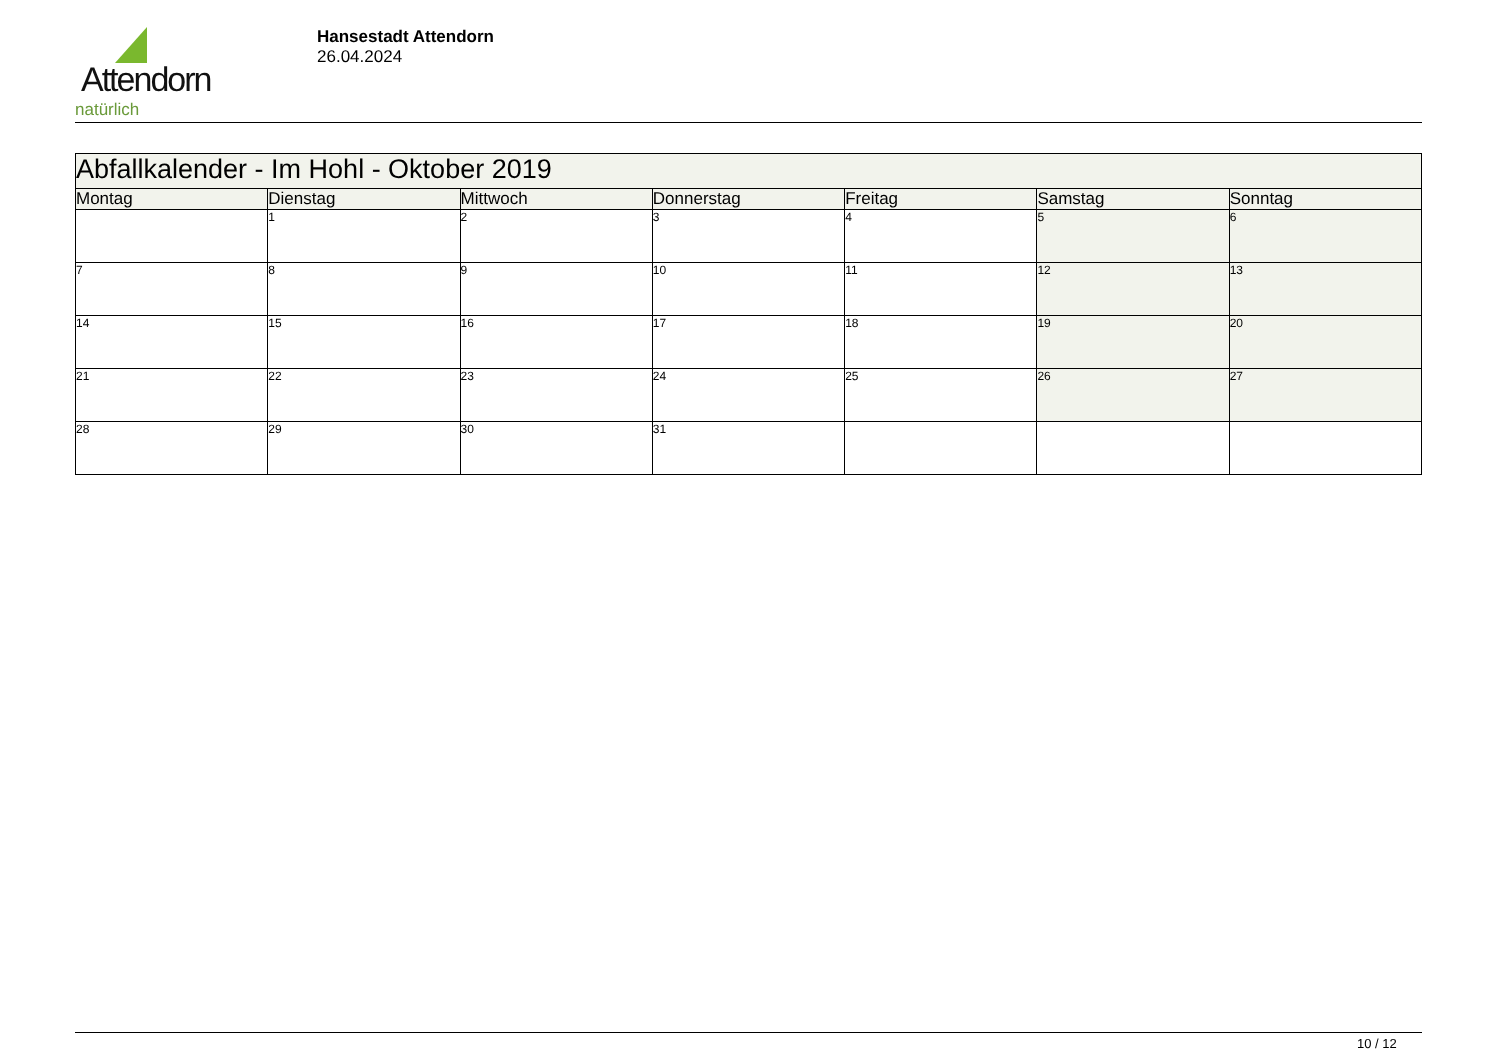Attendorn
natürlich
Hansestadt Attendorn
26.04.2024
| Abfallkalender - Im Hohl - Oktober 2019 | | | | | | |
| Montag | Dienstag | Mittwoch | Donnerstag | Freitag | Samstag | Sonntag |
| | 1 | 2 | 3 | 4 | 5 | 6 |
| 7 | 8 | 9 | 10 | 11 | 12 | 13 |
| 14 | 15 | 16 | 17 | 18 | 19 | 20 |
| 21 | 22 | 23 | 24 | 25 | 26 | 27 |
| 28 | 29 | 30 | 31 | | | |
10 / 12